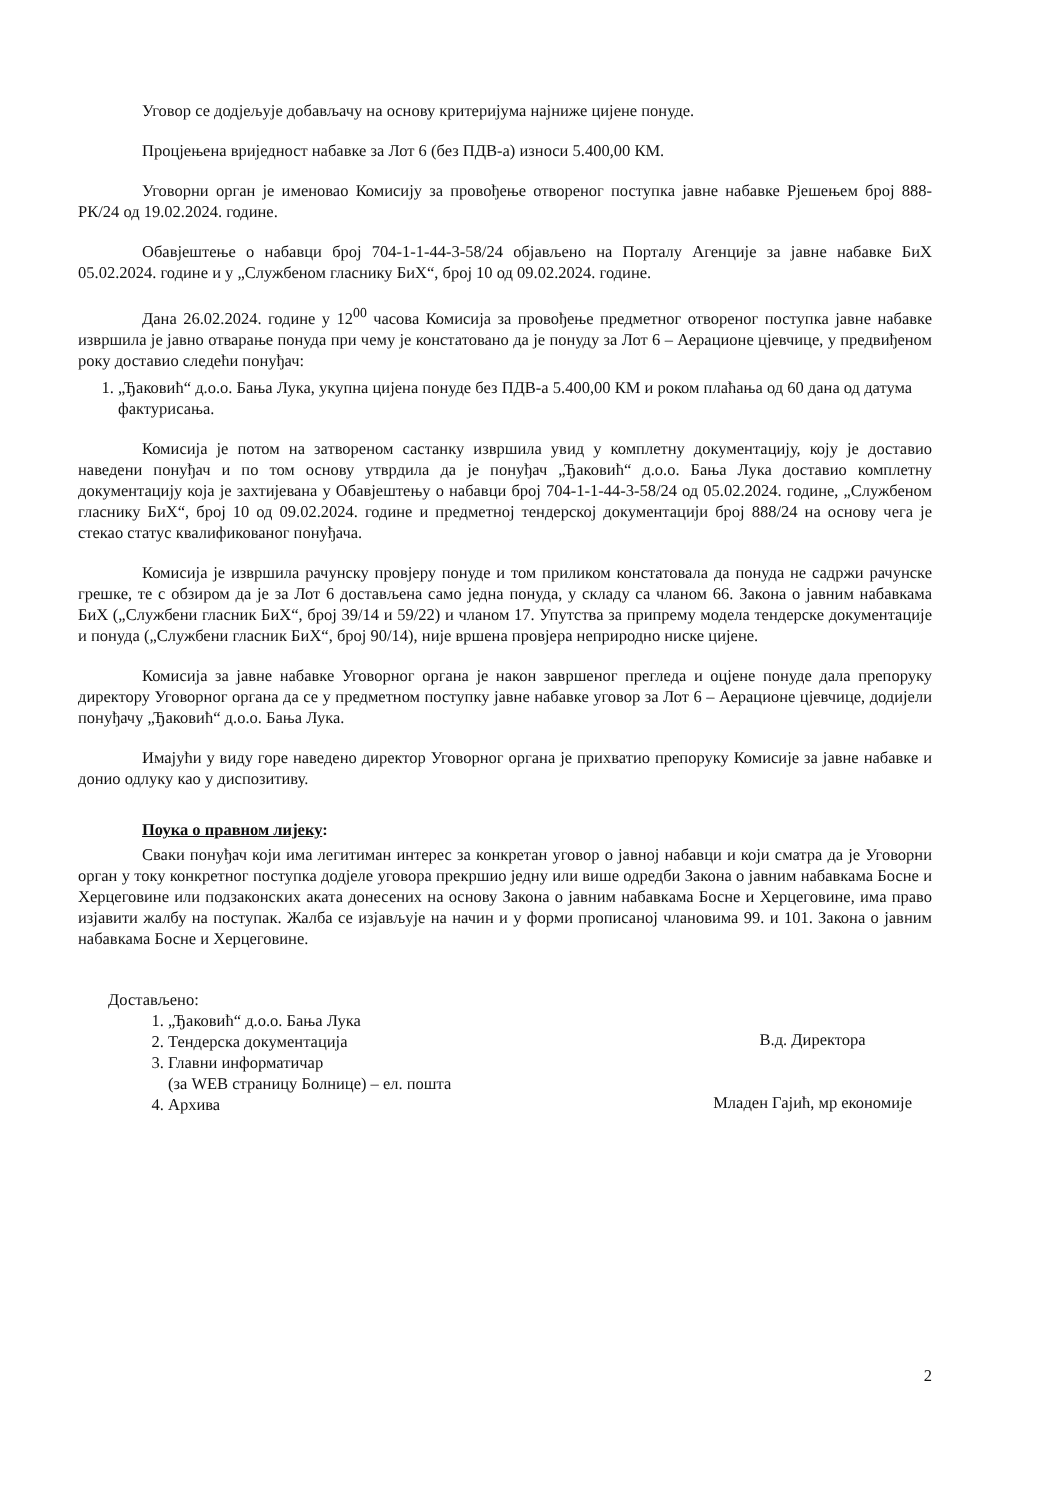Уговор се додјељује добављачу на основу критеријума најниже цијене понуде.
Процјењена вриједност набавке за Лот 6 (без ПДВ-а) износи 5.400,00 КМ.
Уговорни орган је именовао Комисију за провођење отвореног поступка јавне набавке Рјешењем број 888-РК/24 од 19.02.2024. године.
Обавјештење о набавци број 704-1-1-44-3-58/24 објављено на Порталу Агенције за јавне набавке БиХ 05.02.2024. године и у „Службеном гласнику БиХ“, број 10 од 09.02.2024. године.
Дана 26.02.2024. године у 12<sup>00</sup> часова Комисија за провођење предметног отвореног поступка јавне набавке извршила је јавно отварање понуда при чему је констатовано да је понуду за Лот 6 – Аерационе цјевчице, у предвиђеном року доставио следећи понуђач:
1. „Ђаковић“ д.о.о. Бања Лука, укупна цијена понуде без ПДВ-а 5.400,00 КМ и роком плаћања од 60 дана од датума фактурисања.
Комисија је потом на затвореном састанку извршила увид у комплетну документацију, коју је доставио наведени понуђач и по том основу утврдила да је понуђач „Ђаковић“ д.о.о. Бања Лука доставио комплетну документацију која је захтијевана у Обавјештењу о набавци број 704-1-1-44-3-58/24 од 05.02.2024. године, „Службеном гласнику БиХ“, број 10 од 09.02.2024. године и предметној тендерској документацији број 888/24 на основу чега је стекао статус квалификованог понуђача.
Комисија је извршила рачунску провјеру понуде и том приликом констатовала да понуда не садржи рачунске грешке, те с обзиром да је за Лот 6 достављена само једна понуда, у складу са чланом 66. Закона о јавним набавкама БиХ („Службени гласник БиХ“, број 39/14 и 59/22) и чланом 17. Упутства за припрему модела тендерске документације и понуда („Службени гласник БиХ“, број 90/14), није вршена провјера неприродно ниске цијене.
Комисија за јавне набавке Уговорног органа је након завршеног прегледа и оцјене понуде дала препоруку директору Уговорног органа да се у предметном поступку јавне набавке уговор за Лот 6 – Аерационе цјевчице, додијели понуђачу „Ђаковић“ д.о.о. Бања Лука.
Имајући у виду горе наведено директор Уговорног органа је прихватио препоруку Комисије за јавне набавке и донио одлуку као у диспозитиву.
Поука о правном лијеку:
Сваки понуђач који има легитиман интерес за конкретан уговор о јавној набавци и који сматра да је Уговорни орган у току конкретног поступка додјеле уговора прекршио једну или више одредби Закона о јавним набавкама Босне и Херцеговине или подзаконских аката донесених на основу Закона о јавним набавкама Босне и Херцеговине, има право изјавити жалбу на поступак. Жалба се изјављује на начин и у форми прописаној члановима 99. и 101. Закона о јавним набавкама Босне и Херцеговине.
Достављено:
1. „Ђаковић“ д.о.о. Бања Лука
2. Тендерска документација
3. Главни информатичар
(за WEB страницу Болнице) – ел. пошта
4. Архива
В.д. Директора
Младен Гајић, мр економије
2